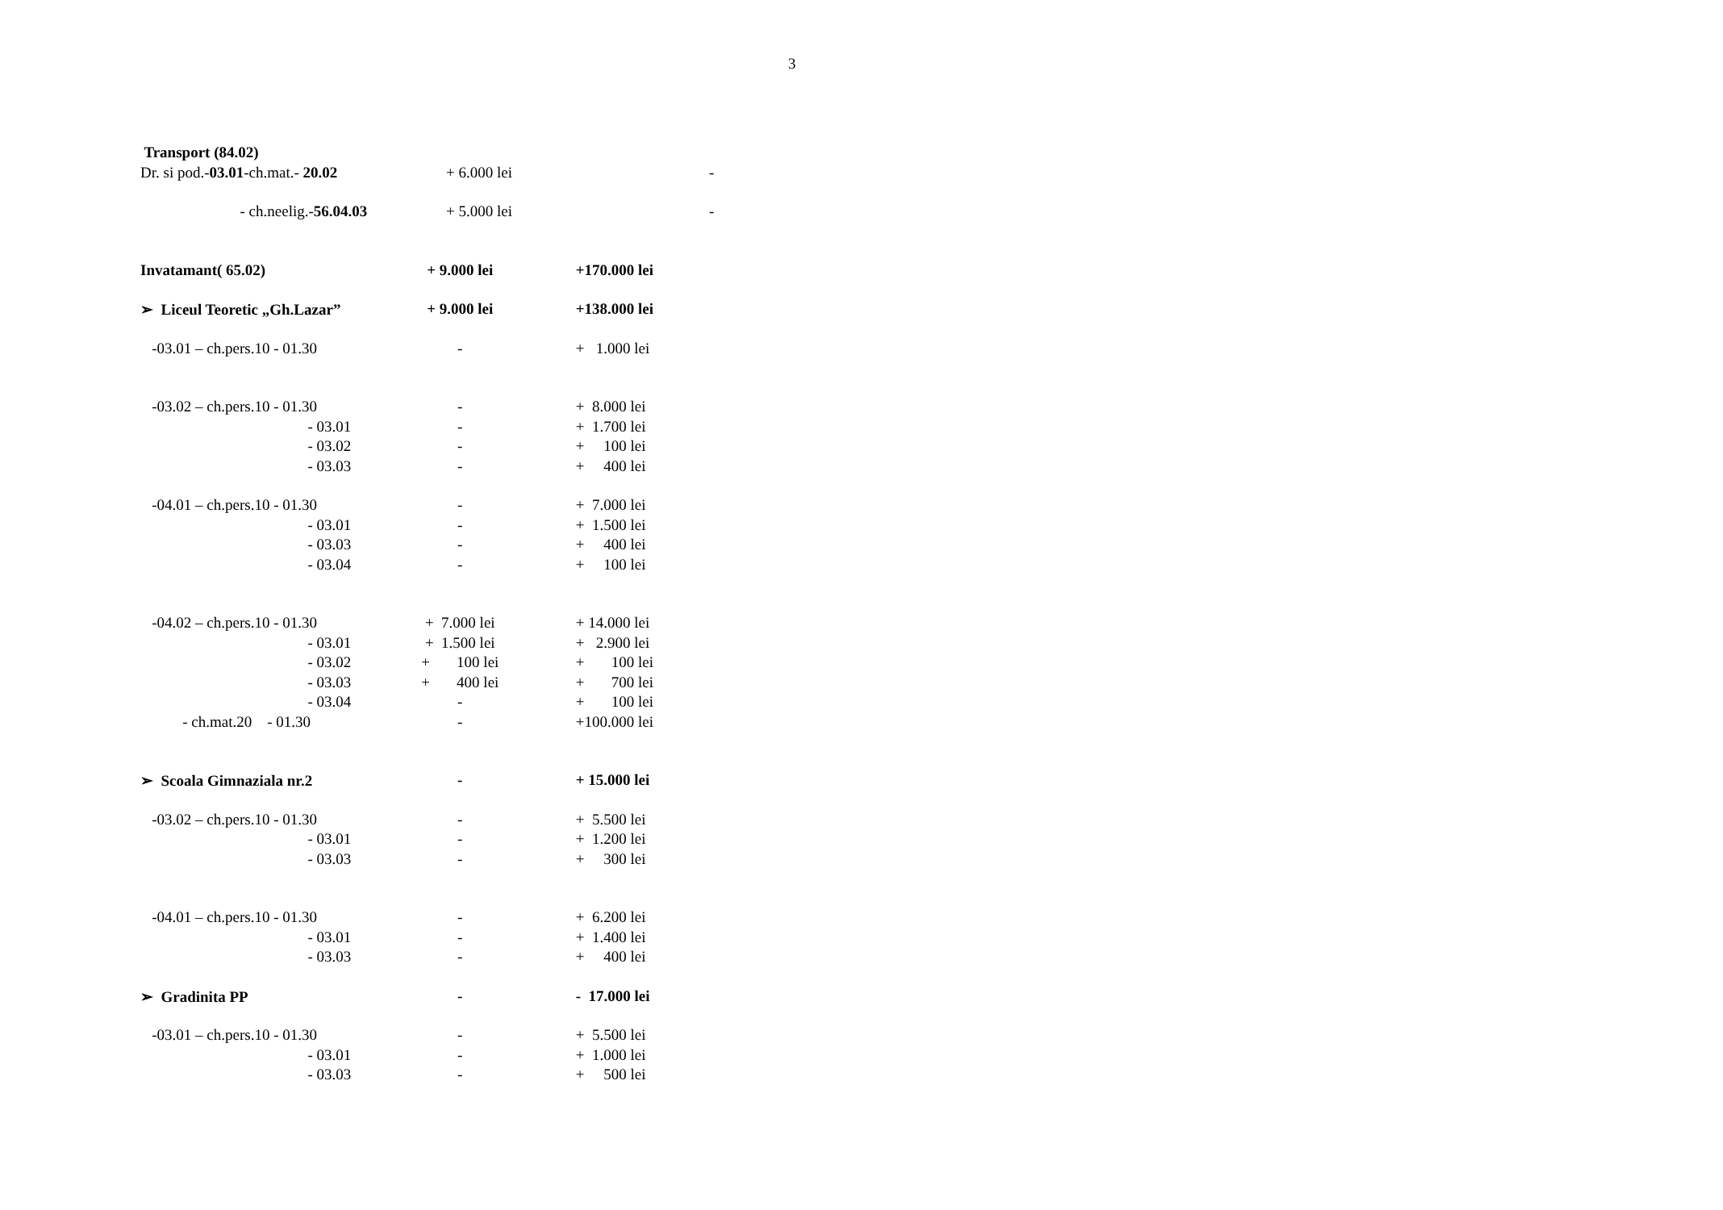3
| Transport (84.02) | | |
| Dr. si pod.- 03.01 -ch.mat.- 20.02 | + 6.000 lei | - |
| - ch.neelig.- 56.04.03 | + 5.000 lei | - |
| Invatamant( 65.02) | + 9.000 lei | +170.000 lei |
| ➢ Liceul Teoretic „Gh.Lazar” | + 9.000 lei | +138.000 lei |
| -03.01 – ch.pers.10 - 01.30 | - | + 1.000 lei |
| -03.02 – ch.pers.10 - 01.30 | - | + 8.000 lei |
| - 03.01 | - | + 1.700 lei |
| - 03.02 | - | + 100 lei |
| - 03.03 | - | + 400 lei |
| -04.01 – ch.pers.10 - 01.30 | - | + 7.000 lei |
| - 03.01 | - | + 1.500 lei |
| - 03.03 | - | + 400 lei |
| - 03.04 | - | + 100 lei |
| -04.02 – ch.pers.10 - 01.30 | + 7.000 lei | + 14.000 lei |
| - 03.01 | + 1.500 lei | + 2.900 lei |
| - 03.02 | + 100 lei | + 100 lei |
| - 03.03 | + 400 lei | + 700 lei |
| - 03.04 | - | + 100 lei |
| - ch.mat.20 - 01.30 | - | +100.000 lei |
| ➢ Scoala Gimnaziala nr.2 | - | + 15.000 lei |
| -03.02 – ch.pers.10 - 01.30 | - | + 5.500 lei |
| - 03.01 | - | + 1.200 lei |
| - 03.03 | - | + 300 lei |
| -04.01 – ch.pers.10 - 01.30 | - | + 6.200 lei |
| - 03.01 | - | + 1.400 lei |
| - 03.03 | - | + 400 lei |
| ➢ Gradinita PP | - | - 17.000 lei |
| -03.01 – ch.pers.10 - 01.30 | - | + 5.500 lei |
| - 03.01 | - | + 1.000 lei |
| - 03.03 | - | + 500 lei |